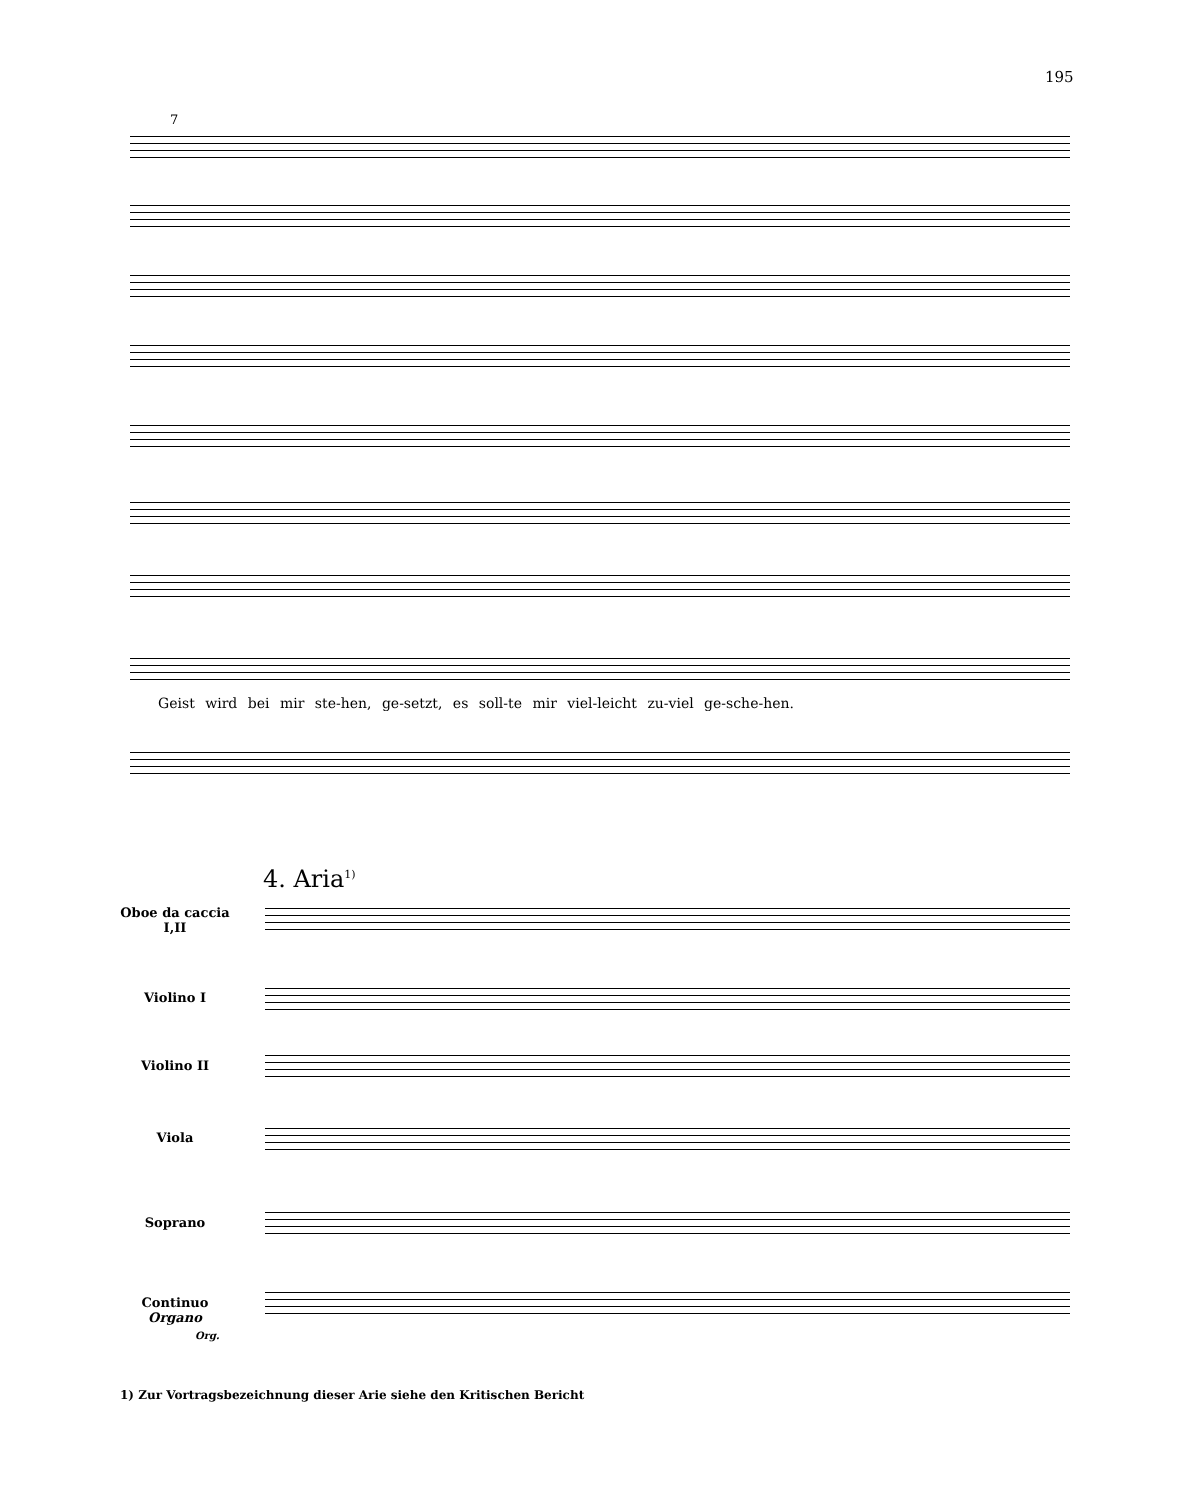195
7
Geist wird bei mir ste-hen, ge-setzt, es soll-te mir viel-leicht zu-viel ge-sche-hen.
4. Aria<sup>1)</sup>
Oboe da caccia
I,II
Violino I
Violino II
Viola
Soprano
Continuo
Organo
Org.
1) Zur Vortragsbezeichnung dieser Arie siehe den Kritischen Bericht